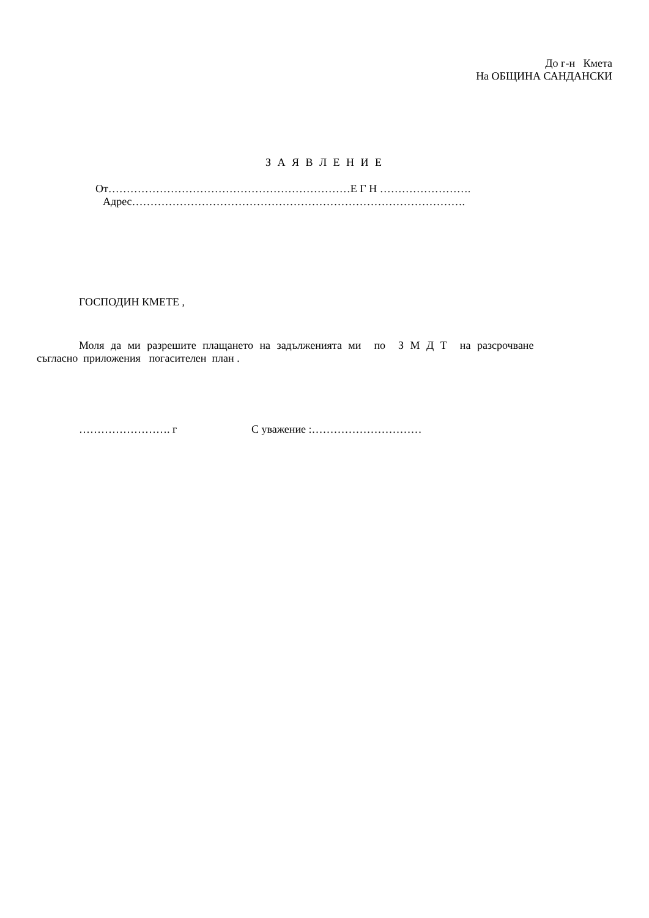До г-н Кмета
На ОБЩИНА САНДАНСКИ
З А Я В Л Е Н И Е
От…………………………………………………………Е Г Н …………………….
Адрес……………………………………………………………………………….
ГОСПОДИН КМЕТЕ ,
Моля да ми разрешите плащането на задълженията ми по З М Д Т на разсрочване
съгласно приложения погасителен план .
……………………. г С уважение :…………………………